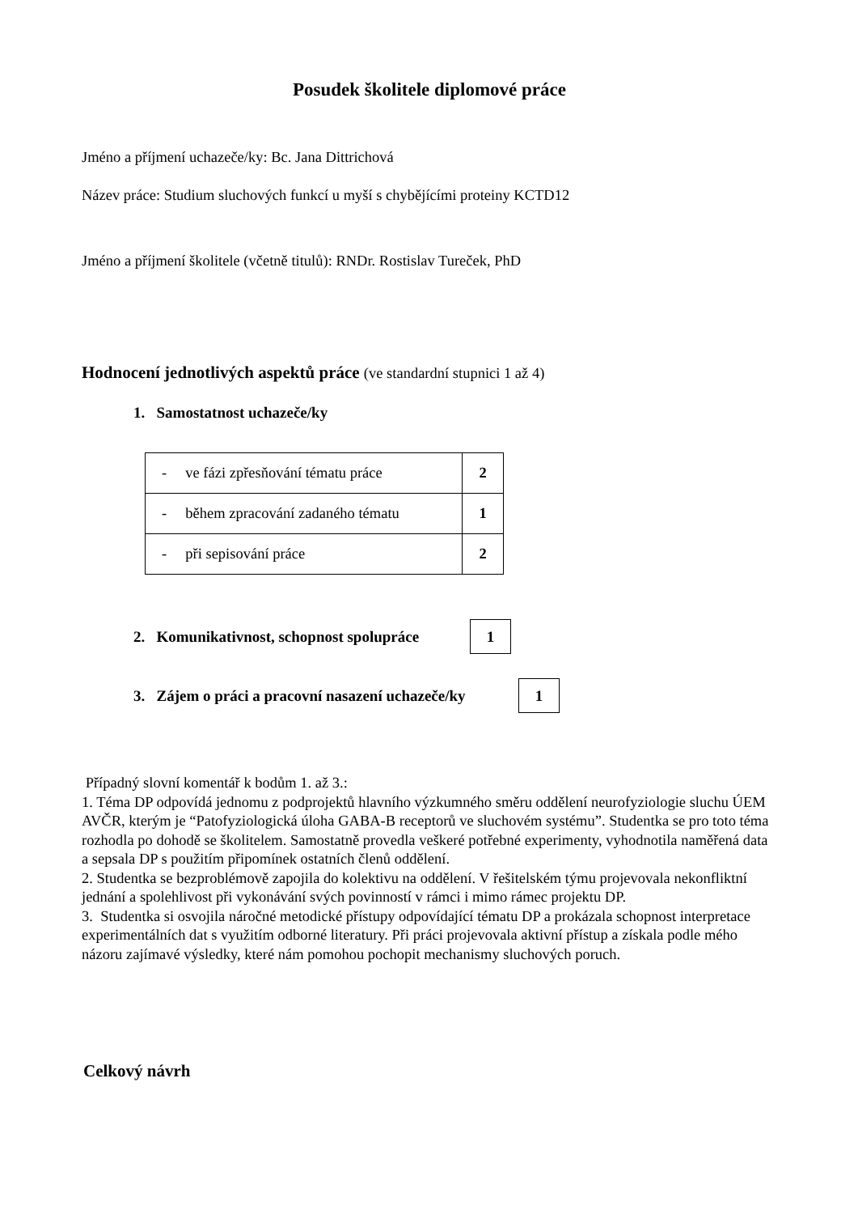Posudek školitele diplomové práce
Jméno a příjmení uchazeče/ky: Bc. Jana Dittrichová
Název práce: Studium sluchových funkcí u myší s chybějícími proteiny KCTD12
Jméno a příjmení školitele (včetně titulů): RNDr. Rostislav Tureček, PhD
Hodnocení jednotlivých aspektů práce (ve standardní stupnici 1 až 4)
1. Samostatnost uchazeče/ky
| - ve fázi zpřesňování tématu práce | 2 |
| - během zpracování zadaného tématu | 1 |
| - při sepisování práce | 2 |
2. Komunikativnost, schopnost spolupráce
1
3. Zájem o práci a pracovní nasazení uchazeče/ky
1
Případný slovní komentář k bodům 1. až 3.:
1. Téma DP odpovídá jednomu z podprojektů hlavního výzkumného směru oddělení neurofyziologie sluchu ÚEM AVČR, kterým je “Patofyziologická úloha GABA-B receptorů ve sluchovém systému”. Studentka se pro toto téma rozhodla po dohodě se školitelem. Samostatně provedla veškeré potřebné experimenty, vyhodnotila naměřená data a sepsala DP s použitím připomínek ostatních členů oddělení.
2. Studentka se bezproblémově zapojila do kolektivu na oddělení. V řešitelském týmu projevovala nekonfliktní jednání a spolehlivost při vykonávání svých povinností v rámci i mimo rámec projektu DP.
3. Studentka si osvojila náročné metodické přístupy odpovídající tématu DP a prokázala schopnost interpretace experimentálních dat s využitím odborné literatury. Při práci projevovala aktivní přístup a získala podle mého názoru zajímavé výsledky, které nám pomohou pochopit mechanismy sluchových poruch.
Celkový návrh